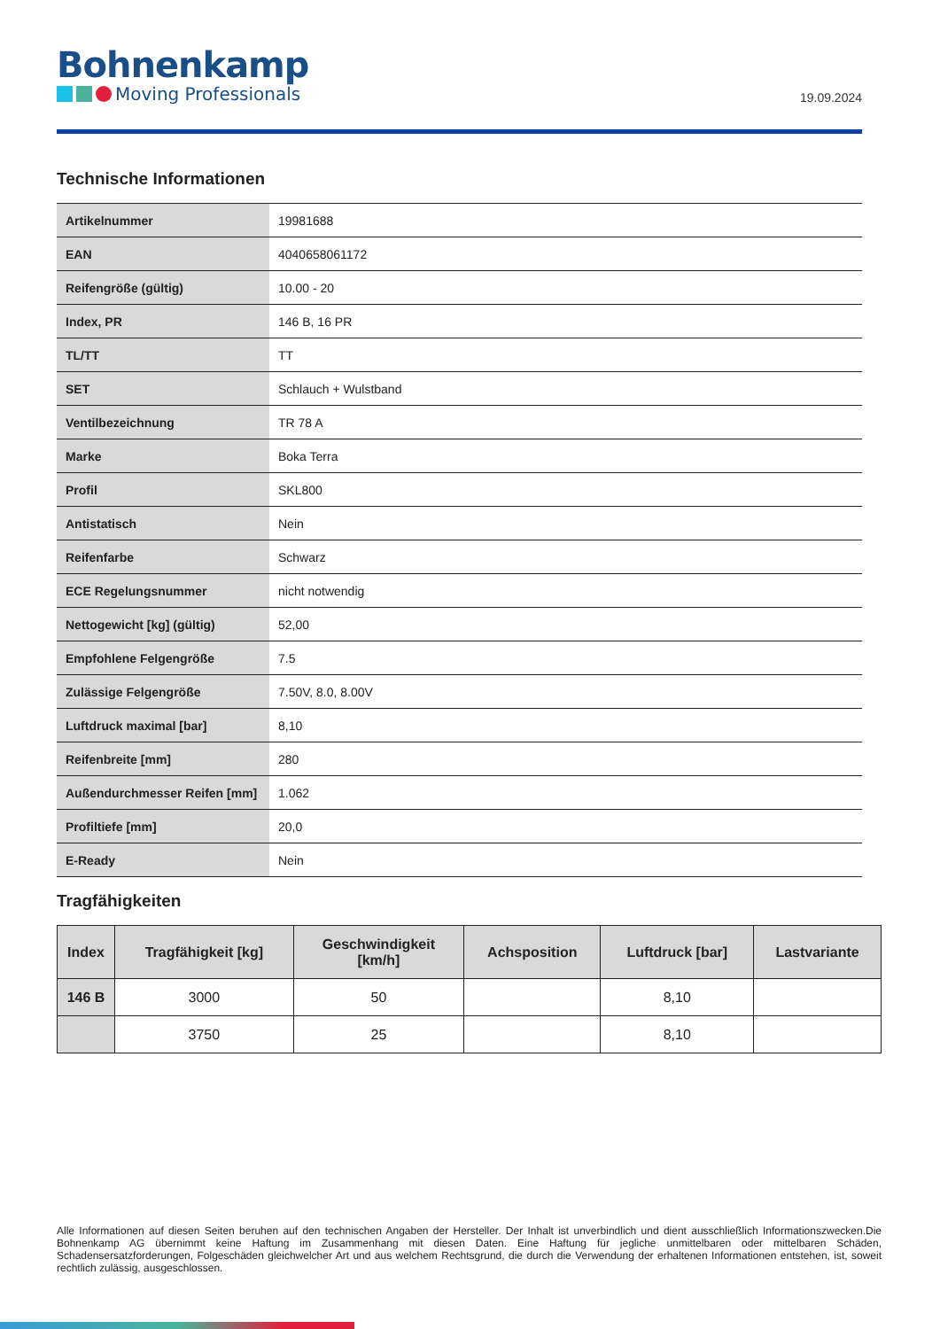Bohnenkamp
Moving Professionals
19.09.2024
Technische Informationen
| Artikelnummer | 19981688 |
| EAN | 4040658061172 |
| Reifengröße (gültig) | 10.00 - 20 |
| Index, PR | 146 B, 16 PR |
| TL/TT | TT |
| SET | Schlauch + Wulstband |
| Ventilbezeichnung | TR 78 A |
| Marke | Boka Terra |
| Profil | SKL800 |
| Antistatisch | Nein |
| Reifenfarbe | Schwarz |
| ECE Regelungsnummer | nicht notwendig |
| Nettogewicht [kg] (gültig) | 52,00 |
| Empfohlene Felgengröße | 7.5 |
| Zulässige Felgengröße | 7.50V, 8.0, 8.00V |
| Luftdruck maximal [bar] | 8,10 |
| Reifenbreite [mm] | 280 |
| Außendurchmesser Reifen [mm] | 1.062 |
| Profiltiefe [mm] | 20,0 |
| E-Ready | Nein |
Tragfähigkeiten
| Index | Tragfähigkeit [kg] | Geschwindigkeit [km/h] | Achsposition | Luftdruck [bar] | Lastvariante |
| --- | --- | --- | --- | --- | --- |
| 146 B | 3000 | 50 | | 8,10 | |
| | 3750 | 25 | | 8,10 | |
Alle Informationen auf diesen Seiten beruhen auf den technischen Angaben der Hersteller. Der Inhalt ist unverbindlich und dient ausschließlich Informationszwecken.Die Bohnenkamp AG übernimmt keine Haftung im Zusammenhang mit diesen Daten. Eine Haftung für jegliche unmittelbaren oder mittelbaren Schäden, Schadensersatzforderungen, Folgeschäden gleichwelcher Art und aus welchem Rechtsgrund, die durch die Verwendung der erhaltenen Informationen entstehen, ist, soweit rechtlich zulässig, ausgeschlossen.